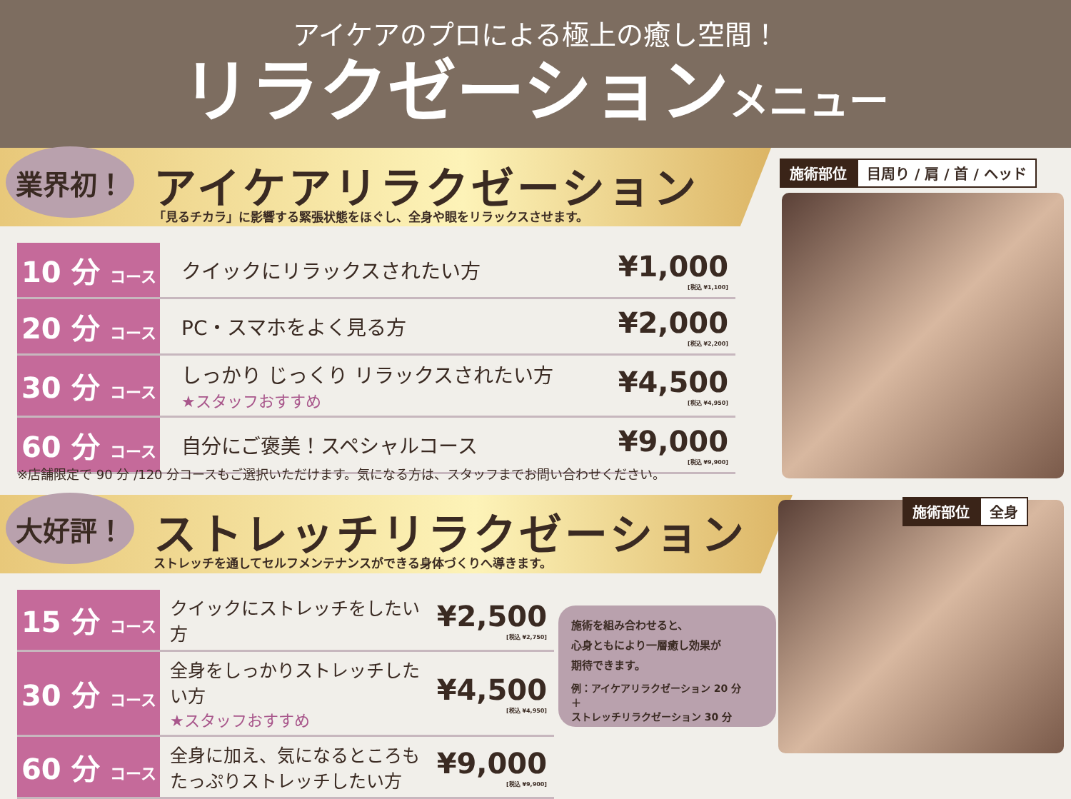アイケアのプロによる極上の癒し空間！
リラクゼーションメニュー
業界初！ アイケアリラクゼーション
「見るチカラ」に影響する緊張状態をほぐし、全身や眼をリラックスさせます。
施術部位 目周り / 肩 / 首 / ヘッド
| 10 分 コース | クイックにリラックスされたい方 | ¥1,000 [税込 ¥1,100] |
| 20 分 コース | PC・スマホをよく見る方 | ¥2,000 [税込 ¥2,200] |
| 30 分 コース | しっかり じっくり リラックスされたい方 ★スタッフおすすめ | ¥4,500 [税込 ¥4,950] |
| 60 分 コース | 自分にご褒美！スペシャルコース | ¥9,000 [税込 ¥9,900] |
※店舗限定で 90 分 /120 分コースもご選択いただけます。気になる方は、スタッフまでお問い合わせください。
大好評！ ストレッチリラクゼーション
ストレッチを通してセルフメンテナンスができる身体づくりへ導きます。
施術部位 全身
| 15 分 コース | クイックにストレッチをしたい方 | ¥2,500 [税込 ¥2,750] |
| 30 分 コース | 全身をしっかりストレッチしたい方 ★スタッフおすすめ | ¥4,500 [税込 ¥4,950] |
| 60 分 コース | 全身に加え、気になるところも たっぷりストレッチしたい方 | ¥9,000 [税込 ¥9,900] |
施術を組み合わせると、
心身ともにより一層癒し効果が
期待できます。
例：アイケアリラクゼーション 20 分
＋
ストレッチリラクゼーション 30 分